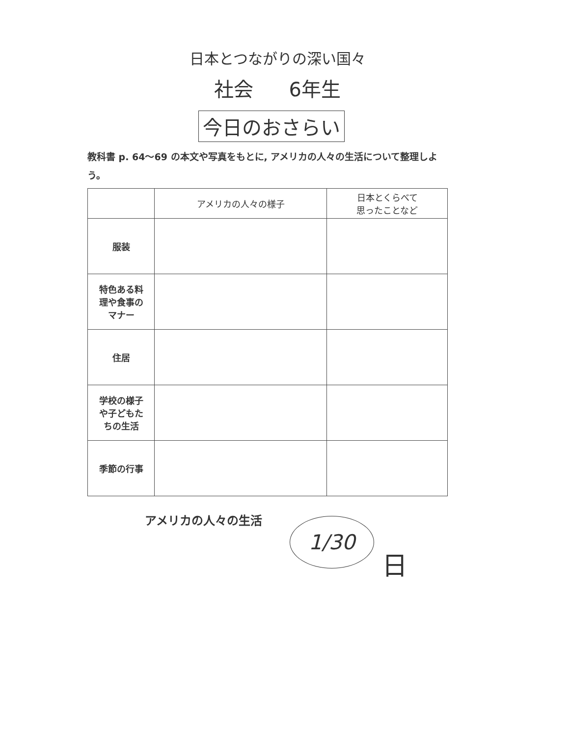日本とつながりの深い国々
社会 6年生
今日のおさらい
教科書 p. 64～69 の本文や写真をもとに, アメリカの人々の生活について整理しよう。
| | アメリカの人々の様子 | 日本とくらべて 思ったことなど |
| --- | --- | --- |
| 服装 | | |
| 特色ある料 理や食事の マナー | | |
| 住居 | | |
| 学校の様子 や子どもた ちの生活 | | |
| 季節の行事 | | |
アメリカの人々の生活 1/30
日